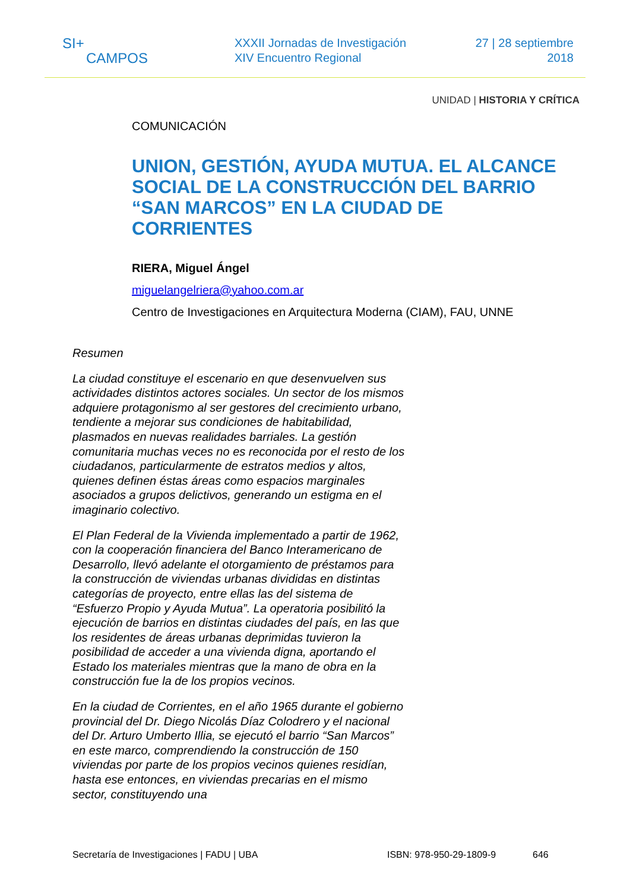SI+
CAMPOS
XXXII Jornadas de Investigación
XIV Encuentro Regional
27 | 28 septiembre
2018
UNIDAD | HISTORIA Y CRÍTICA
COMUNICACIÓN
UNION, GESTIÓN, AYUDA MUTUA. EL ALCANCE SOCIAL DE LA CONSTRUCCIÓN DEL BARRIO “SAN MARCOS” EN LA CIUDAD DE CORRIENTES
RIERA, Miguel Ángel
miguelangelriera@yahoo.com.ar
Centro de Investigaciones en Arquitectura Moderna (CIAM), FAU, UNNE
Resumen
La ciudad constituye el escenario en que desenvuelven sus actividades distintos actores sociales. Un sector de los mismos adquiere protagonismo al ser gestores del crecimiento urbano, tendiente a mejorar sus condiciones de habitabilidad, plasmados en nuevas realidades barriales. La gestión comunitaria muchas veces no es reconocida por el resto de los ciudadanos, particularmente de estratos medios y altos, quienes definen éstas áreas como espacios marginales asociados a grupos delictivos, generando un estigma en el imaginario colectivo.
El Plan Federal de la Vivienda implementado a partir de 1962, con la cooperación financiera del Banco Interamericano de Desarrollo, llevó adelante el otorgamiento de préstamos para la construcción de viviendas urbanas divididas en distintas categorías de proyecto, entre ellas las del sistema de “Esfuerzo Propio y Ayuda Mutua”. La operatoria posibilitó la ejecución de barrios en distintas ciudades del país, en las que los residentes de áreas urbanas deprimidas tuvieron la posibilidad de acceder a una vivienda digna, aportando el Estado los materiales mientras que la mano de obra en la construcción fue la de los propios vecinos.
En la ciudad de Corrientes, en el año 1965 durante el gobierno provincial del Dr. Diego Nicolás Díaz Colodrero y el nacional del Dr. Arturo Umberto Illia, se ejecutó el barrio “San Marcos” en este marco, comprendiendo la construcción de 150 viviendas por parte de los propios vecinos quienes residían, hasta ese entonces, en viviendas precarias en el mismo sector, constituyendo una
Secretaría de Investigaciones | FADU | UBA ISBN: 978-950-29-1809-9 646